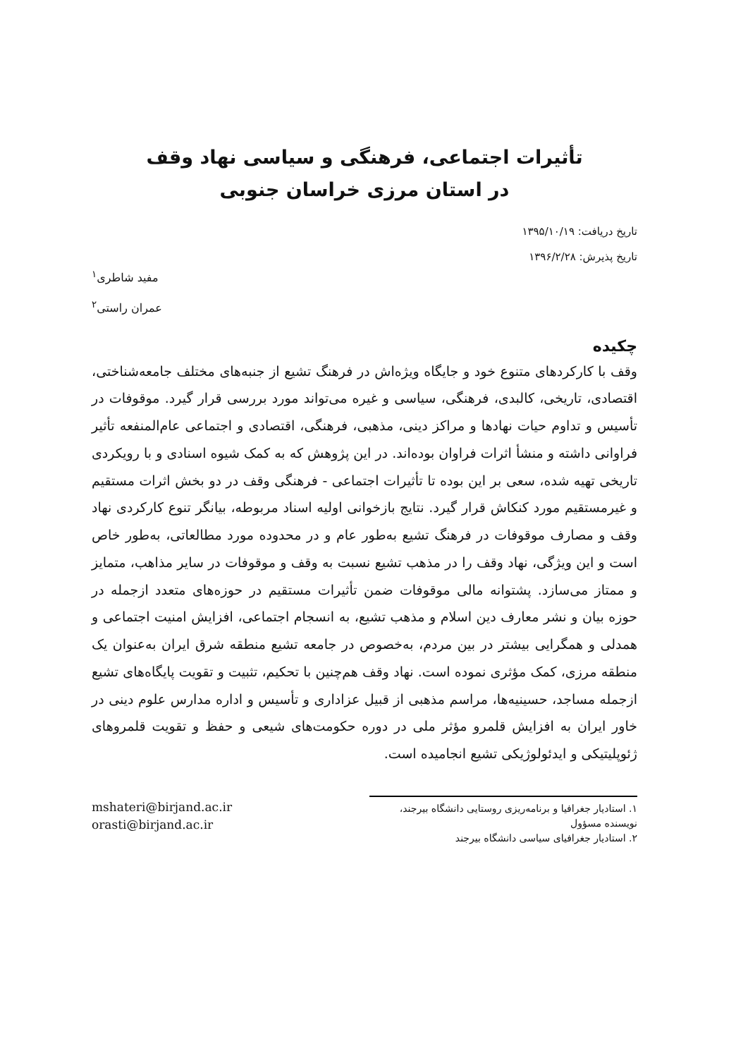تأثیرات اجتماعی، فرهنگی و سیاسی نهاد وقف
در استان مرزی خراسان جنوبی
تاریخ دریافت: ۱۳۹۵/۱۰/۱۹
تاریخ پذیرش: ۱۳۹۶/۲/۲۸
مفید شاطری<sup>۱</sup>
عمران راستی<sup>۲</sup>
چکیده
وقف با کارکردهای متنوع خود و جایگاه ویژه‌اش در فرهنگ تشیع از جنبه‌های مختلف جامعه‌شناختی، اقتصادی، تاریخی، کالبدی، فرهنگی، سیاسی و غیره می‌تواند مورد بررسی قرار گیرد. موقوفات در تأسیس و تداوم حیات نهادها و مراکز دینی، مذهبی، فرهنگی، اقتصادی و اجتماعی عام‌المنفعه تأثیر فراوانی داشته و منشأ اثرات فراوان بوده‌اند. در این پژوهش که به کمک شیوه اسنادی و با رویکردی تاریخی تهیه شده، سعی بر این بوده تا تأثیرات اجتماعی - فرهنگی وقف در دو بخش اثرات مستقیم و غیرمستقیم مورد کنکاش قرار گیرد. نتایج بازخوانی اولیه اسناد مربوطه، بیانگر تنوع کارکردی نهاد وقف و مصارف موقوفات در فرهنگ تشیع به‌طور عام و در محدوده مورد مطالعاتی، به‌طور خاص است و این ویژگی، نهاد وقف را در مذهب تشیع نسبت به وقف و موقوفات در سایر مذاهب، متمایز و ممتاز می‌سازد. پشتوانه مالی موقوفات ضمن تأثیرات مستقیم در حوزه‌های متعدد ازجمله در حوزه بیان و نشر معارف دین اسلام و مذهب تشیع، به انسجام اجتماعی، افزایش امنیت اجتماعی و همدلی و همگرایی بیشتر در بین مردم، به‌خصوص در جامعه تشیع منطقه شرق ایران به‌عنوان یک منطقه مرزی، کمک مؤثری نموده است. نهاد وقف هم‌چنین با تحکیم، تثبیت و تقویت پایگاه‌های تشیع ازجمله مساجد، حسینیه‌ها، مراسم مذهبی از قبیل عزاداری و تأسیس و اداره مدارس علوم دینی در خاور ایران به افزایش قلمرو مؤثر ملی در دوره حکومت‌های شیعی و حفظ و تقویت قلمروهای ژئوپلیتیکی و ایدئولوژیکی تشیع انجامیده است.
۱. استادیار جغرافیا و برنامه‌ریزی روستایی دانشگاه بیرجند، نویسنده مسؤول
۲. استادیار جغرافیای سیاسی دانشگاه بیرجند
mshateri@birjand.ac.ir
orasti@birjand.ac.ir